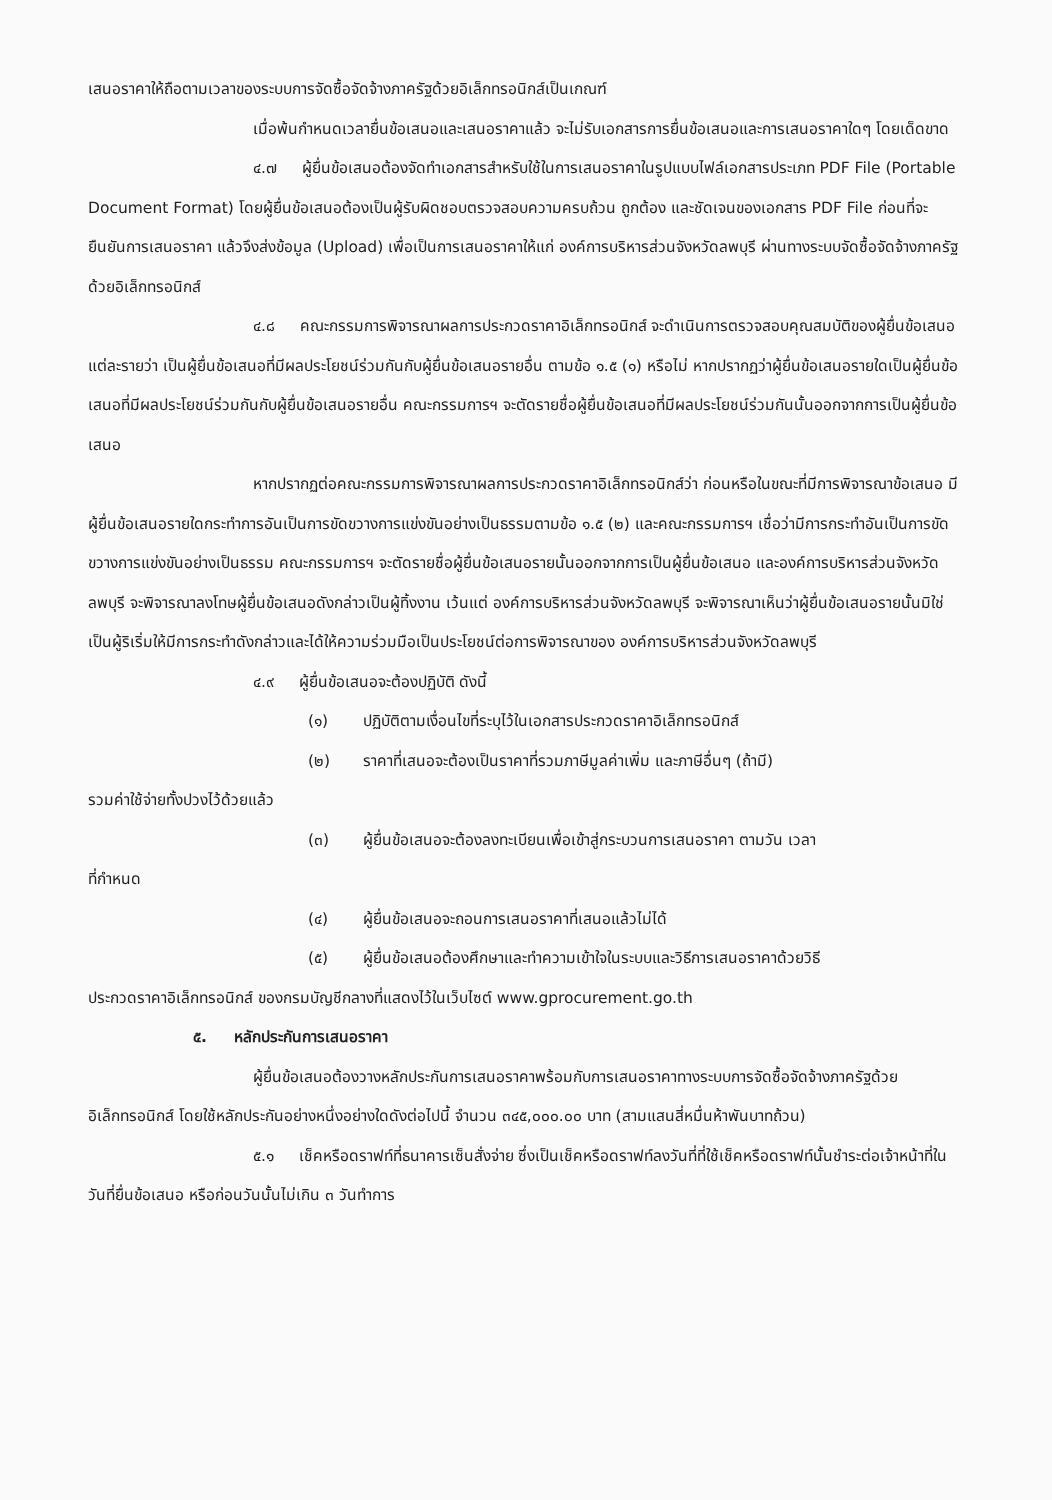เสนอราคาให้ถือตามเวลาของระบบการจัดซื้อจัดจ้างภาครัฐด้วยอิเล็กทรอนิกส์เป็นเกณฑ์
เมื่อพ้นกำหนดเวลายื่นข้อเสนอและเสนอราคาแล้ว จะไม่รับเอกสารการยื่นข้อเสนอและการเสนอราคาใดๆ โดยเด็ดขาด
๔.๗ ผู้ยื่นข้อเสนอต้องจัดทำเอกสารสำหรับใช้ในการเสนอราคาในรูปแบบไฟล์เอกสารประเภท PDF File (Portable Document Format) โดยผู้ยื่นข้อเสนอต้องเป็นผู้รับผิดชอบตรวจสอบความครบถ้วน ถูกต้อง และชัดเจนของเอกสาร PDF File ก่อนที่จะยืนยันการเสนอราคา แล้วจึงส่งข้อมูล (Upload) เพื่อเป็นการเสนอราคาให้แก่ องค์การบริหารส่วนจังหวัดลพบุรี ผ่านทางระบบจัดซื้อจัดจ้างภาครัฐด้วยอิเล็กทรอนิกส์
๔.๘ คณะกรรมการพิจารณาผลการประกวดราคาอิเล็กทรอนิกส์ จะดำเนินการตรวจสอบคุณสมบัติของผู้ยื่นข้อเสนอแต่ละรายว่า เป็นผู้ยื่นข้อเสนอที่มีผลประโยชน์ร่วมกันกับผู้ยื่นข้อเสนอรายอื่น ตามข้อ ๑.๕ (๑) หรือไม่ หากปรากฏว่าผู้ยื่นข้อเสนอรายใดเป็นผู้ยื่นข้อเสนอที่มีผลประโยชน์ร่วมกันกับผู้ยื่นข้อเสนอรายอื่น คณะกรรมการฯ จะตัดรายชื่อผู้ยื่นข้อเสนอที่มีผลประโยชน์ร่วมกันนั้นออกจากการเป็นผู้ยื่นข้อเสนอ
หากปรากฏต่อคณะกรรมการพิจารณาผลการประกวดราคาอิเล็กทรอนิกส์ว่า ก่อนหรือในขณะที่มีการพิจารณาข้อเสนอ มีผู้ยื่นข้อเสนอรายใดกระทำการอันเป็นการขัดขวางการแข่งขันอย่างเป็นธรรมตามข้อ ๑.๕ (๒) และคณะกรรมการฯ เชื่อว่ามีการกระทำอันเป็นการขัดขวางการแข่งขันอย่างเป็นธรรม คณะกรรมการฯ จะตัดรายชื่อผู้ยื่นข้อเสนอรายนั้นออกจากการเป็นผู้ยื่นข้อเสนอ และองค์การบริหารส่วนจังหวัดลพบุรี จะพิจารณาลงโทษผู้ยื่นข้อเสนอดังกล่าวเป็นผู้ทิ้งงาน เว้นแต่ องค์การบริหารส่วนจังหวัดลพบุรี จะพิจารณาเห็นว่าผู้ยื่นข้อเสนอรายนั้นมิใช่เป็นผู้ริเริ่มให้มีการกระทำดังกล่าวและได้ให้ความร่วมมือเป็นประโยชน์ต่อการพิจารณาของ องค์การบริหารส่วนจังหวัดลพบุรี
๔.๙ ผู้ยื่นข้อเสนอจะต้องปฏิบัติ ดังนี้
(๑) ปฏิบัติตามเงื่อนไขที่ระบุไว้ในเอกสารประกวดราคาอิเล็กทรอนิกส์
(๒) ราคาที่เสนอจะต้องเป็นราคาที่รวมภาษีมูลค่าเพิ่ม และภาษีอื่นๆ (ถ้ามี)
รวมค่าใช้จ่ายทั้งปวงไว้ด้วยแล้ว
(๓) ผู้ยื่นข้อเสนอจะต้องลงทะเบียนเพื่อเข้าสู่กระบวนการเสนอราคา ตามวัน เวลา
ที่กำหนด
(๔) ผู้ยื่นข้อเสนอจะถอนการเสนอราคาที่เสนอแล้วไม่ได้
(๕) ผู้ยื่นข้อเสนอต้องศึกษาและทำความเข้าใจในระบบและวิธีการเสนอราคาด้วยวิธี
ประกวดราคาอิเล็กทรอนิกส์ ของกรมบัญชีกลางที่แสดงไว้ในเว็บไซต์ www.gprocurement.go.th
๕. หลักประกันการเสนอราคา
ผู้ยื่นข้อเสนอต้องวางหลักประกันการเสนอราคาพร้อมกับการเสนอราคาทางระบบการจัดซื้อจัดจ้างภาครัฐด้วยอิเล็กทรอนิกส์ โดยใช้หลักประกันอย่างหนึ่งอย่างใดดังต่อไปนี้ จำนวน ๓๔๕,๐๐๐.๐๐ บาท (สามแสนสี่หมื่นห้าพันบาทถ้วน)
๕.๑ เช็คหรือดราฟท์ที่ธนาคารเซ็นสั่งจ่าย ซึ่งเป็นเช็คหรือดราฟท์ลงวันที่ที่ใช้เช็คหรือดราฟท์นั้นชำระต่อเจ้าหน้าที่ในวันที่ยื่นข้อเสนอ หรือก่อนวันนั้นไม่เกิน ๓ วันทำการ